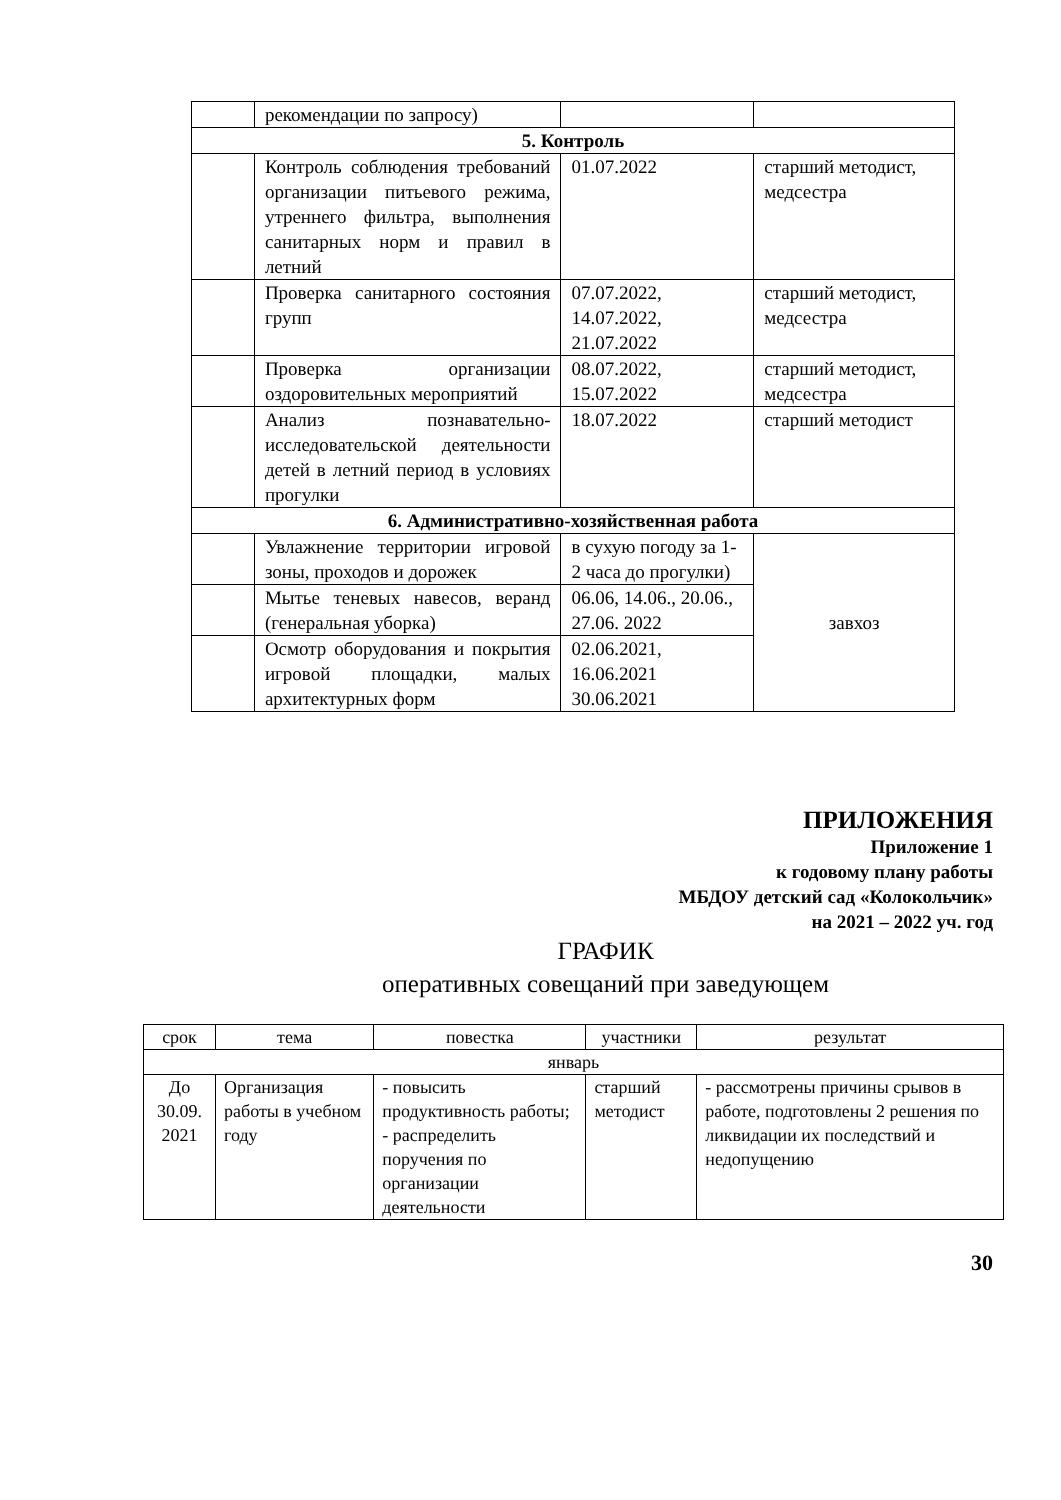| | рекомендации по запросу) | | |
| 5. Контроль | | | |
| | Контроль соблюдения требований организации питьевого режима, утреннего фильтра, выполнения санитарных норм и правил в летний | 01.07.2022 | старший методист, медсестра |
| | Проверка санитарного состояния групп | 07.07.2022, 14.07.2022, 21.07.2022 | старший методист, медсестра |
| | Проверка организации оздоровительных мероприятий | 08.07.2022, 15.07.2022 | старший методист, медсестра |
| | Анализ познавательно-исследовательской деятельности детей в летний период в условиях прогулки | 18.07.2022 | старший методист |
| 6. Административно-хозяйственная работа | | | |
| | Увлажнение территории игровой зоны, проходов и дорожек | в сухую погоду за 1-2 часа до прогулки) | завхоз |
| | Мытье теневых навесов, веранд (генеральная уборка) | 06.06, 14.06., 20.06., 27.06. 2022 | |
| | Осмотр оборудования и покрытия игровой площадки, малых архитектурных форм | 02.06.2021, 16.06.2021 30.06.2021 | |
ПРИЛОЖЕНИЯ
Приложение 1
к годовому плану работы
МБДОУ детский сад «Колокольчик»
на 2021 – 2022 уч. год
ГРАФИК
оперативных совещаний при заведующем
| срок | тема | повестка | участники | результат |
| --- | --- | --- | --- | --- |
| январь | | | | |
| До 30.09. 2021 | Организация работы в учебном году | - повысить продуктивность работы; - распределить поручения по организации деятельности | старший методист | - рассмотрены причины срывов в работе, подготовлены 2 решения по ликвидации их последствий и недопущению |
30